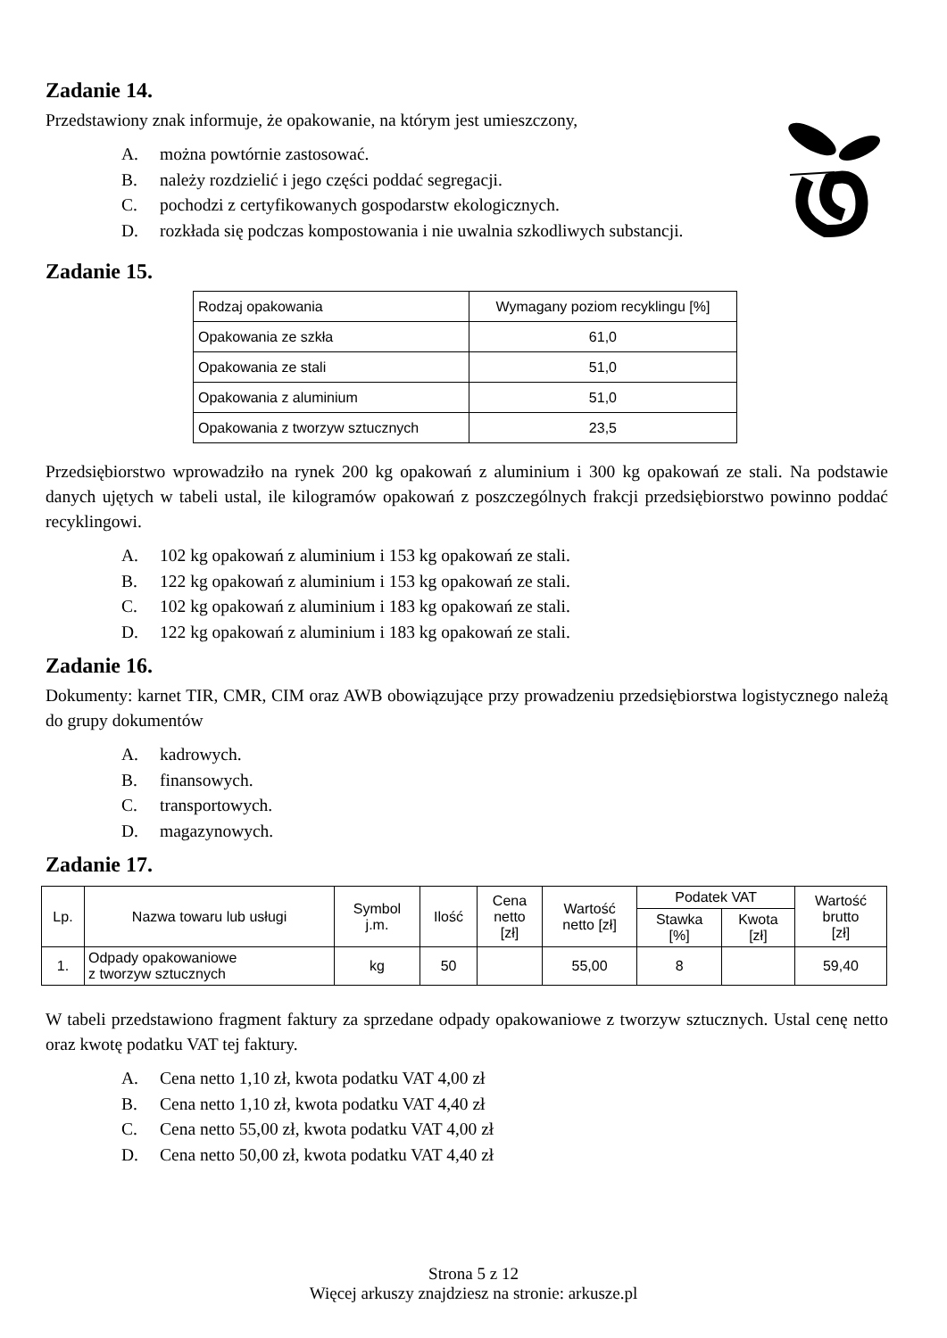Zadanie 14.
Przedstawiony znak informuje, że opakowanie, na którym jest umieszczony,
A. można powtórnie zastosować.
B. należy rozdzielić i jego części poddać segregacji.
C. pochodzi z certyfikowanych gospodarstw ekologicznych.
D. rozkłada się podczas kompostowania i nie uwalnia szkodliwych substancji.
Zadanie 15.
| Rodzaj opakowania | Wymagany poziom recyklingu [%] |
| --- | --- |
| Opakowania ze szkła | 61,0 |
| Opakowania ze stali | 51,0 |
| Opakowania z aluminium | 51,0 |
| Opakowania z tworzyw sztucznych | 23,5 |
Przedsiębiorstwo wprowadziło na rynek 200 kg opakowań z aluminium i 300 kg opakowań ze stali. Na podstawie danych ujętych w tabeli ustal, ile kilogramów opakowań z poszczególnych frakcji przedsiębiorstwo powinno poddać recyklingowi.
A. 102 kg opakowań z aluminium i 153 kg opakowań ze stali.
B. 122 kg opakowań z aluminium i 153 kg opakowań ze stali.
C. 102 kg opakowań z aluminium i 183 kg opakowań ze stali.
D. 122 kg opakowań z aluminium i 183 kg opakowań ze stali.
Zadanie 16.
Dokumenty: karnet TIR, CMR, CIM oraz AWB obowiązujące przy prowadzeniu przedsiębiorstwa logistycznego należą do grupy dokumentów
A. kadrowych.
B. finansowych.
C. transportowych.
D. magazynowych.
Zadanie 17.
| Lp. | Nazwa towaru lub usługi | Symbol j.m. | Ilość | Cena netto [zł] | Wartość netto [zł] | Podatek VAT | | Wartość brutto [zł] |
| --- | --- | --- | --- | --- | --- | --- | --- | --- |
| | | | | | | Stawka [%] | Kwota [zł] | |
| 1. | Odpady opakowaniowe z tworzyw sztucznych | kg | 50 | | 55,00 | 8 | | 59,40 |
W tabeli przedstawiono fragment faktury za sprzedane odpady opakowaniowe z tworzyw sztucznych. Ustal cenę netto oraz kwotę podatku VAT tej faktury.
A. Cena netto 1,10 zł, kwota podatku VAT 4,00 zł
B. Cena netto 1,10 zł, kwota podatku VAT 4,40 zł
C. Cena netto 55,00 zł, kwota podatku VAT 4,00 zł
D. Cena netto 50,00 zł, kwota podatku VAT 4,40 zł
Strona 5 z 12
Więcej arkuszy znajdziesz na stronie: arkusze.pl